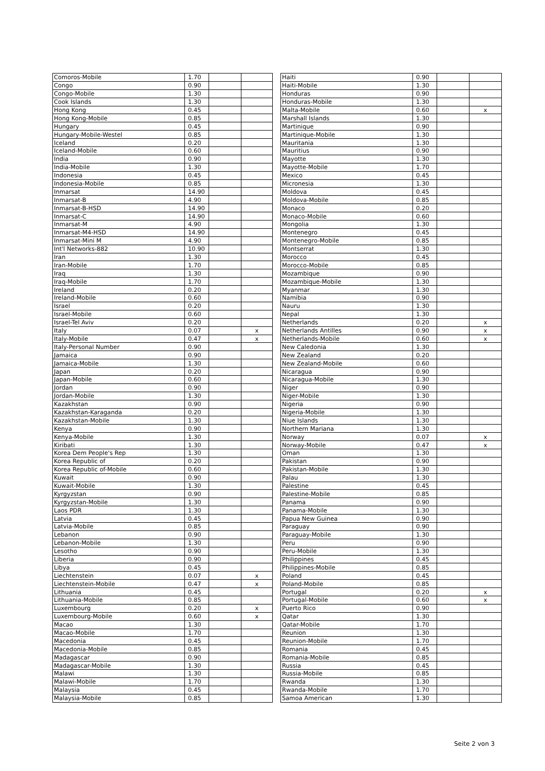| Comoros-Mobile | 1.70 | | |
| Congo | 0.90 | | |
| Congo-Mobile | 1.30 | | |
| Cook Islands | 1.30 | | |
| Hong Kong | 0.45 | | |
| Hong Kong-Mobile | 0.85 | | |
| Hungary | 0.45 | | |
| Hungary-Mobile-Westel | 0.85 | | |
| Iceland | 0.20 | | |
| Iceland-Mobile | 0.60 | | |
| India | 0.90 | | |
| India-Mobile | 1.30 | | |
| Indonesia | 0.45 | | |
| Indonesia-Mobile | 0.85 | | |
| Inmarsat | 14.90 | | |
| Inmarsat-B | 4.90 | | |
| Inmarsat-B-HSD | 14.90 | | |
| Inmarsat-C | 14.90 | | |
| Inmarsat-M | 4.90 | | |
| Inmarsat-M4-HSD | 14.90 | | |
| Inmarsat-Mini M | 4.90 | | |
| Int'l Networks-882 | 10.90 | | |
| Iran | 1.30 | | |
| Iran-Mobile | 1.70 | | |
| Iraq | 1.30 | | |
| Iraq-Mobile | 1.70 | | |
| Ireland | 0.20 | | |
| Ireland-Mobile | 0.60 | | |
| Israel | 0.20 | | |
| Israel-Mobile | 0.60 | | |
| Israel-Tel Aviv | 0.20 | | |
| Italy | 0.07 | | x |
| Italy-Mobile | 0.47 | | x |
| Italy-Personal Number | 0.90 | | |
| Jamaica | 0.90 | | |
| Jamaica-Mobile | 1.30 | | |
| Japan | 0.20 | | |
| Japan-Mobile | 0.60 | | |
| Jordan | 0.90 | | |
| Jordan-Mobile | 1.30 | | |
| Kazakhstan | 0.90 | | |
| Kazakhstan-Karaganda | 0.20 | | |
| Kazakhstan-Mobile | 1.30 | | |
| Kenya | 0.90 | | |
| Kenya-Mobile | 1.30 | | |
| Kiribati | 1.30 | | |
| Korea Dem People's Rep | 1.30 | | |
| Korea Republic of | 0.20 | | |
| Korea Republic of-Mobile | 0.60 | | |
| Kuwait | 0.90 | | |
| Kuwait-Mobile | 1.30 | | |
| Kyrgyzstan | 0.90 | | |
| Kyrgyzstan-Mobile | 1.30 | | |
| Laos PDR | 1.30 | | |
| Latvia | 0.45 | | |
| Latvia-Mobile | 0.85 | | |
| Lebanon | 0.90 | | |
| Lebanon-Mobile | 1.30 | | |
| Lesotho | 0.90 | | |
| Liberia | 0.90 | | |
| Libya | 0.45 | | |
| Liechtenstein | 0.07 | | x |
| Liechtenstein-Mobile | 0.47 | | x |
| Lithuania | 0.45 | | |
| Lithuania-Mobile | 0.85 | | |
| Luxembourg | 0.20 | | x |
| Luxembourg-Mobile | 0.60 | | x |
| Macao | 1.30 | | |
| Macao-Mobile | 1.70 | | |
| Macedonia | 0.45 | | |
| Macedonia-Mobile | 0.85 | | |
| Madagascar | 0.90 | | |
| Madagascar-Mobile | 1.30 | | |
| Malawi | 1.30 | | |
| Malawi-Mobile | 1.70 | | |
| Malaysia | 0.45 | | |
| Malaysia-Mobile | 0.85 | | |
| Haiti | 0.90 | | |
| Haiti-Mobile | 1.30 | | |
| Honduras | 0.90 | | |
| Honduras-Mobile | 1.30 | | |
| Malta-Mobile | 0.60 | | x |
| Marshall Islands | 1.30 | | |
| Martinique | 0.90 | | |
| Martinique-Mobile | 1.30 | | |
| Mauritania | 1.30 | | |
| Mauritius | 0.90 | | |
| Mayotte | 1.30 | | |
| Mayotte-Mobile | 1.70 | | |
| Mexico | 0.45 | | |
| Micronesia | 1.30 | | |
| Moldova | 0.45 | | |
| Moldova-Mobile | 0.85 | | |
| Monaco | 0.20 | | |
| Monaco-Mobile | 0.60 | | |
| Mongolia | 1.30 | | |
| Montenegro | 0.45 | | |
| Montenegro-Mobile | 0.85 | | |
| Montserrat | 1.30 | | |
| Morocco | 0.45 | | |
| Morocco-Mobile | 0.85 | | |
| Mozambique | 0.90 | | |
| Mozambique-Mobile | 1.30 | | |
| Myanmar | 1.30 | | |
| Namibia | 0.90 | | |
| Nauru | 1.30 | | |
| Nepal | 1.30 | | |
| Netherlands | 0.20 | | x |
| Netherlands Antilles | 0.90 | | x |
| Netherlands-Mobile | 0.60 | | x |
| New Caledonia | 1.30 | | |
| New Zealand | 0.20 | | |
| New Zealand-Mobile | 0.60 | | |
| Nicaragua | 0.90 | | |
| Nicaragua-Mobile | 1.30 | | |
| Niger | 0.90 | | |
| Niger-Mobile | 1.30 | | |
| Nigeria | 0.90 | | |
| Nigeria-Mobile | 1.30 | | |
| Niue Islands | 1.30 | | |
| Northern Mariana | 1.30 | | |
| Norway | 0.07 | | x |
| Norway-Mobile | 0.47 | | x |
| Oman | 1.30 | | |
| Pakistan | 0.90 | | |
| Pakistan-Mobile | 1.30 | | |
| Palau | 1.30 | | |
| Palestine | 0.45 | | |
| Palestine-Mobile | 0.85 | | |
| Panama | 0.90 | | |
| Panama-Mobile | 1.30 | | |
| Papua New Guinea | 0.90 | | |
| Paraguay | 0.90 | | |
| Paraguay-Mobile | 1.30 | | |
| Peru | 0.90 | | |
| Peru-Mobile | 1.30 | | |
| Philippines | 0.45 | | |
| Philippines-Mobile | 0.85 | | |
| Poland | 0.45 | | |
| Poland-Mobile | 0.85 | | |
| Portugal | 0.20 | | x |
| Portugal-Mobile | 0.60 | | x |
| Puerto Rico | 0.90 | | |
| Qatar | 1.30 | | |
| Qatar-Mobile | 1.70 | | |
| Reunion | 1.30 | | |
| Reunion-Mobile | 1.70 | | |
| Romania | 0.45 | | |
| Romania-Mobile | 0.85 | | |
| Russia | 0.45 | | |
| Russia-Mobile | 0.85 | | |
| Rwanda | 1.30 | | |
| Rwanda-Mobile | 1.70 | | |
| Samoa American | 1.30 | | |
Seite 2 von 3